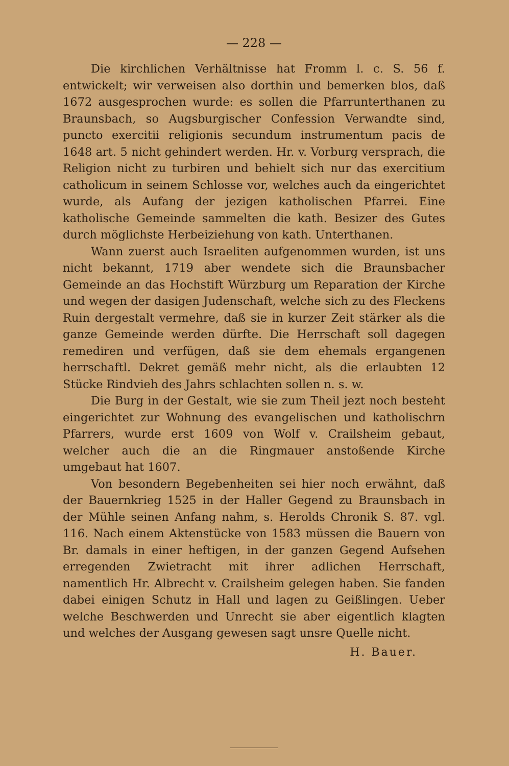— 228 —
Die kirchlichen Verhältnisse hat Fromm l. c. S. 56 f. entwickelt; wir verweisen also dorthin und bemerken blos, daß 1672 ausgesprochen wurde: es sollen die Pfarrunterthanen zu Braunsbach, so Augsburgischer Confession Verwandte sind, puncto exercitii religionis secundum instrumentum pacis de 1648 art. 5 nicht gehindert werden. Hr. v. Vorburg versprach, die Religion nicht zu turbiren und behielt sich nur das exercitium catholicum in seinem Schlosse vor, welches auch da eingerichtet wurde, als Aufang der jezigen katholischen Pfarrei. Eine katholische Gemeinde sammelten die kath. Besizer des Gutes durch möglichste Herbeiziehung von kath. Unterthanen.
Wann zuerst auch Israeliten aufgenommen wurden, ist uns nicht bekannt, 1719 aber wendete sich die Braunsbacher Gemeinde an das Hochstift Würzburg um Reparation der Kirche und wegen der dasigen Judenschaft, welche sich zu des Fleckens Ruin dergestalt vermehre, daß sie in kurzer Zeit stärker als die ganze Gemeinde werden dürfte. Die Herrschaft soll dagegen remediren und verfügen, daß sie dem ehemals ergangenen herrschaftl. Dekret gemäß mehr nicht, als die erlaubten 12 Stücke Rindvieh des Jahrs schlachten sollen n. s. w.
Die Burg in der Gestalt, wie sie zum Theil jezt noch besteht eingerichtet zur Wohnung des evangelischen und katholischrn Pfarrers, wurde erst 1609 von Wolf v. Crailsheim gebaut, welcher auch die an die Ringmauer anstoßende Kirche umgebaut hat 1607.
Von besondern Begebenheiten sei hier noch erwähnt, daß der Bauernkrieg 1525 in der Haller Gegend zu Braunsbach in der Mühle seinen Anfang nahm, s. Herolds Chronik S. 87. vgl. 116. Nach einem Aktenstücke von 1583 müssen die Bauern von Br. damals in einer heftigen, in der ganzen Gegend Aufsehen erregenden Zwietracht mit ihrer adlichen Herrschaft, namentlich Hr. Albrecht v. Crailsheim gelegen haben. Sie fanden dabei einigen Schutz in Hall und lagen zu Geißlingen. Ueber welche Beschwerden und Unrecht sie aber eigentlich klagten und welches der Ausgang gewesen sagt unsre Quelle nicht.
H. Bauer.